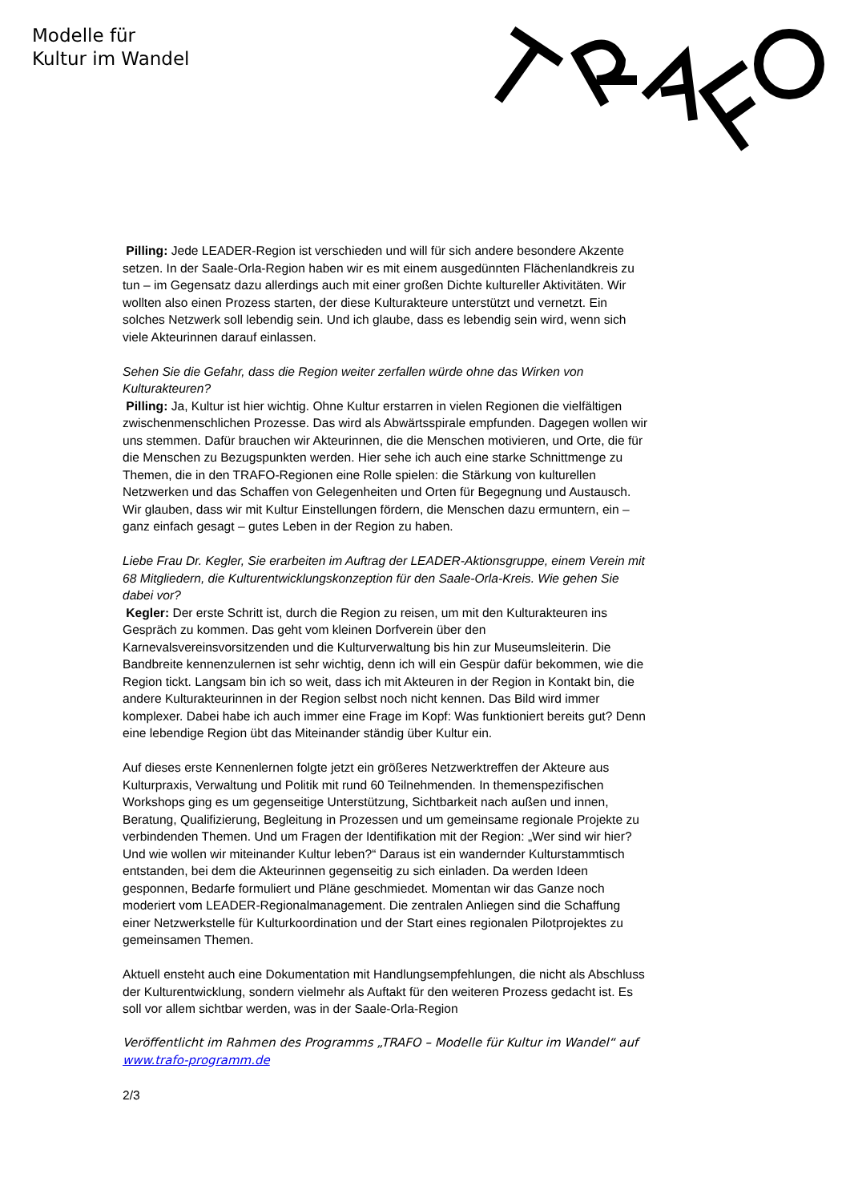Modelle für
Kultur im Wandel
Pilling: Jede LEADER-Region ist verschieden und will für sich andere besondere Akzente setzen. In der Saale-Orla-Region haben wir es mit einem ausgedünnten Flächenlandkreis zu tun – im Gegensatz dazu allerdings auch mit einer großen Dichte kultureller Aktivitäten. Wir wollten also einen Prozess starten, der diese Kulturakteure unterstützt und vernetzt. Ein solches Netzwerk soll lebendig sein. Und ich glaube, dass es lebendig sein wird, wenn sich viele Akteurinnen darauf einlassen.
Sehen Sie die Gefahr, dass die Region weiter zerfallen würde ohne das Wirken von Kulturakteuren?
Pilling: Ja, Kultur ist hier wichtig. Ohne Kultur erstarren in vielen Regionen die vielfältigen zwischenmenschlichen Prozesse. Das wird als Abwärtsspirale empfunden. Dagegen wollen wir uns stemmen. Dafür brauchen wir Akteurinnen, die die Menschen motivieren, und Orte, die für die Menschen zu Bezugspunkten werden. Hier sehe ich auch eine starke Schnittmenge zu Themen, die in den TRAFO-Regionen eine Rolle spielen: die Stärkung von kulturellen Netzwerken und das Schaffen von Gelegenheiten und Orten für Begegnung und Austausch. Wir glauben, dass wir mit Kultur Einstellungen fördern, die Menschen dazu ermuntern, ein – ganz einfach gesagt – gutes Leben in der Region zu haben.
Liebe Frau Dr. Kegler, Sie erarbeiten im Auftrag der LEADER-Aktionsgruppe, einem Verein mit 68 Mitgliedern, die Kulturentwicklungskonzeption für den Saale-Orla-Kreis. Wie gehen Sie dabei vor?
Kegler: Der erste Schritt ist, durch die Region zu reisen, um mit den Kulturakteuren ins Gespräch zu kommen. Das geht vom kleinen Dorfverein über den Karnevalsvereinsvorsitzenden und die Kulturverwaltung bis hin zur Museumsleiterin. Die Bandbreite kennenzulernen ist sehr wichtig, denn ich will ein Gespür dafür bekommen, wie die Region tickt. Langsam bin ich so weit, dass ich mit Akteuren in der Region in Kontakt bin, die andere Kulturakteurinnen in der Region selbst noch nicht kennen. Das Bild wird immer komplexer. Dabei habe ich auch immer eine Frage im Kopf: Was funktioniert bereits gut? Denn eine lebendige Region übt das Miteinander ständig über Kultur ein.
Auf dieses erste Kennenlernen folgte jetzt ein größeres Netzwerktreffen der Akteure aus Kulturpraxis, Verwaltung und Politik mit rund 60 Teilnehmenden. In themenspezifischen Workshops ging es um gegenseitige Unterstützung, Sichtbarkeit nach außen und innen, Beratung, Qualifizierung, Begleitung in Prozessen und um gemeinsame regionale Projekte zu verbindenden Themen. Und um Fragen der Identifikation mit der Region: „Wer sind wir hier? Und wie wollen wir miteinander Kultur leben?“ Daraus ist ein wandernder Kulturstammtisch entstanden, bei dem die Akteurinnen gegenseitig zu sich einladen. Da werden Ideen gesponnen, Bedarfe formuliert und Pläne geschmiedet. Momentan wir das Ganze noch moderiert vom LEADER-Regionalmanagement. Die zentralen Anliegen sind die Schaffung einer Netzwerkstelle für Kulturkoordination und der Start eines regionalen Pilotprojektes zu gemeinsamen Themen.
Aktuell ensteht auch eine Dokumentation mit Handlungsempfehlungen, die nicht als Abschluss der Kulturentwicklung, sondern vielmehr als Auftakt für den weiteren Prozess gedacht ist. Es soll vor allem sichtbar werden, was in der Saale-Orla-Region
Veröffentlicht im Rahmen des Programms „TRAFO – Modelle für Kultur im Wandel“ auf www.trafo-programm.de
2/3